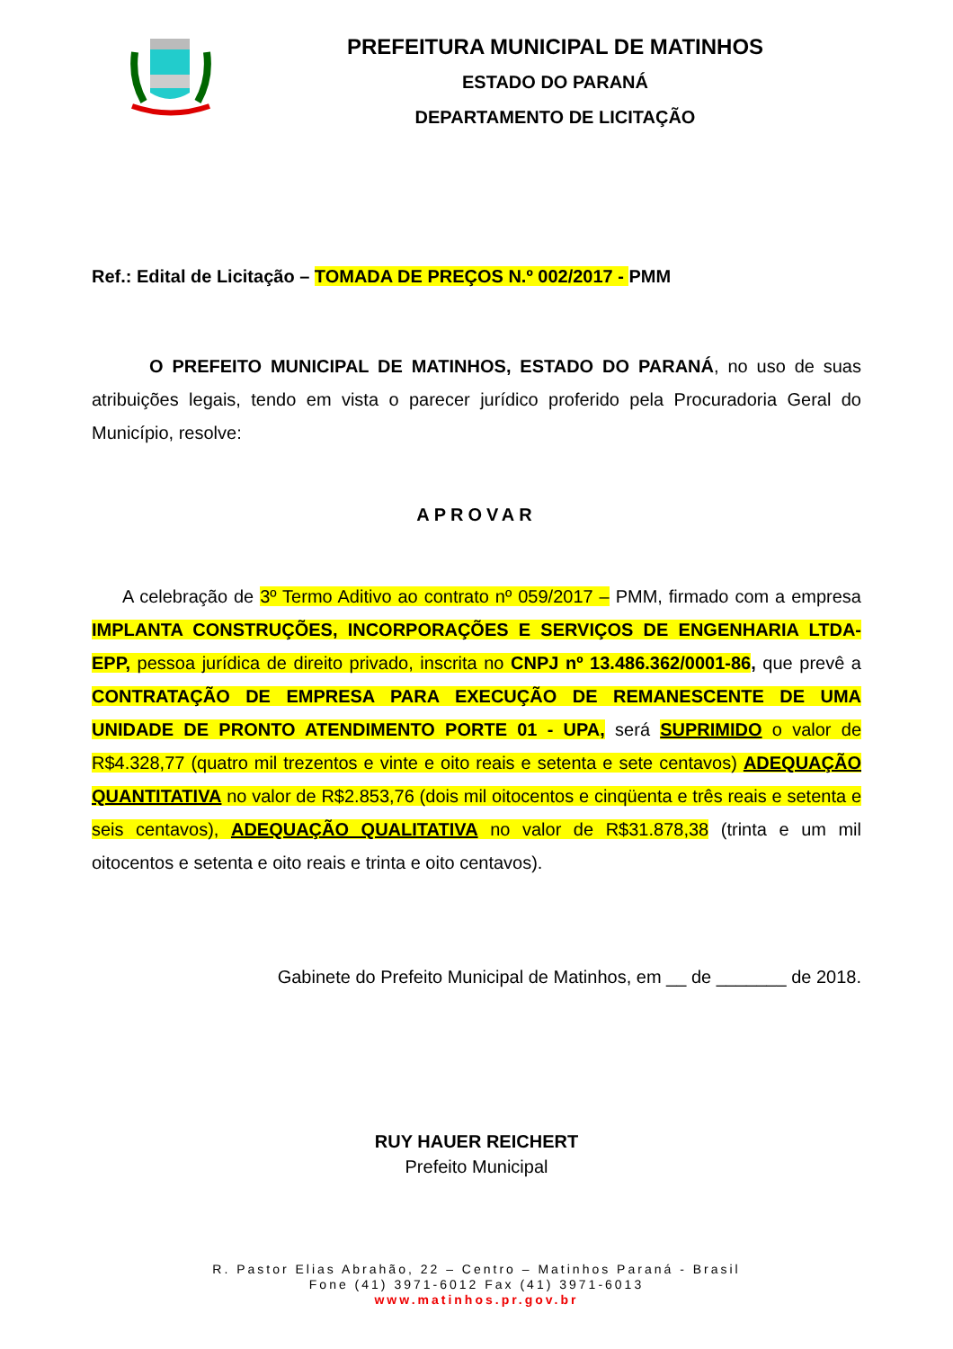PREFEITURA MUNICIPAL DE MATINHOS
ESTADO DO PARANÁ
DEPARTAMENTO DE LICITAÇÃO
Ref.: Edital de Licitação – TOMADA DE PREÇOS N.º 002/2017 - PMM
O PREFEITO MUNICIPAL DE MATINHOS, ESTADO DO PARANÁ, no uso de suas atribuições legais, tendo em vista o parecer jurídico proferido pela Procuradoria Geral do Município, resolve:
APROVAR
A celebração de 3º Termo Aditivo ao contrato nº 059/2017 – PMM, firmado com a empresa IMPLANTA CONSTRUÇÕES, INCORPORAÇÕES E SERVIÇOS DE ENGENHARIA LTDA-EPP, pessoa jurídica de direito privado, inscrita no CNPJ nº 13.486.362/0001-86, que prevê a CONTRATAÇÃO DE EMPRESA PARA EXECUÇÃO DE REMANESCENTE DE UMA UNIDADE DE PRONTO ATENDIMENTO PORTE 01 - UPA, será SUPRIMIDO o valor de R$4.328,77 (quatro mil trezentos e vinte e oito reais e setenta e sete centavos) ADEQUAÇÃO QUANTITATIVA no valor de R$2.853,76 (dois mil oitocentos e cinqüenta e três reais e setenta e seis centavos), ADEQUAÇÃO QUALITATIVA no valor de R$31.878,38 (trinta e um mil oitocentos e setenta e oito reais e trinta e oito centavos).
Gabinete do Prefeito Municipal de Matinhos, em __ de _______ de 2018.
RUY HAUER REICHERT
Prefeito Municipal
R. Pastor Elias Abrahão, 22 – Centro – Matinhos Paraná - Brasil
Fone (41) 3971-6012 Fax (41) 3971-6013
www.matinhos.pr.gov.br